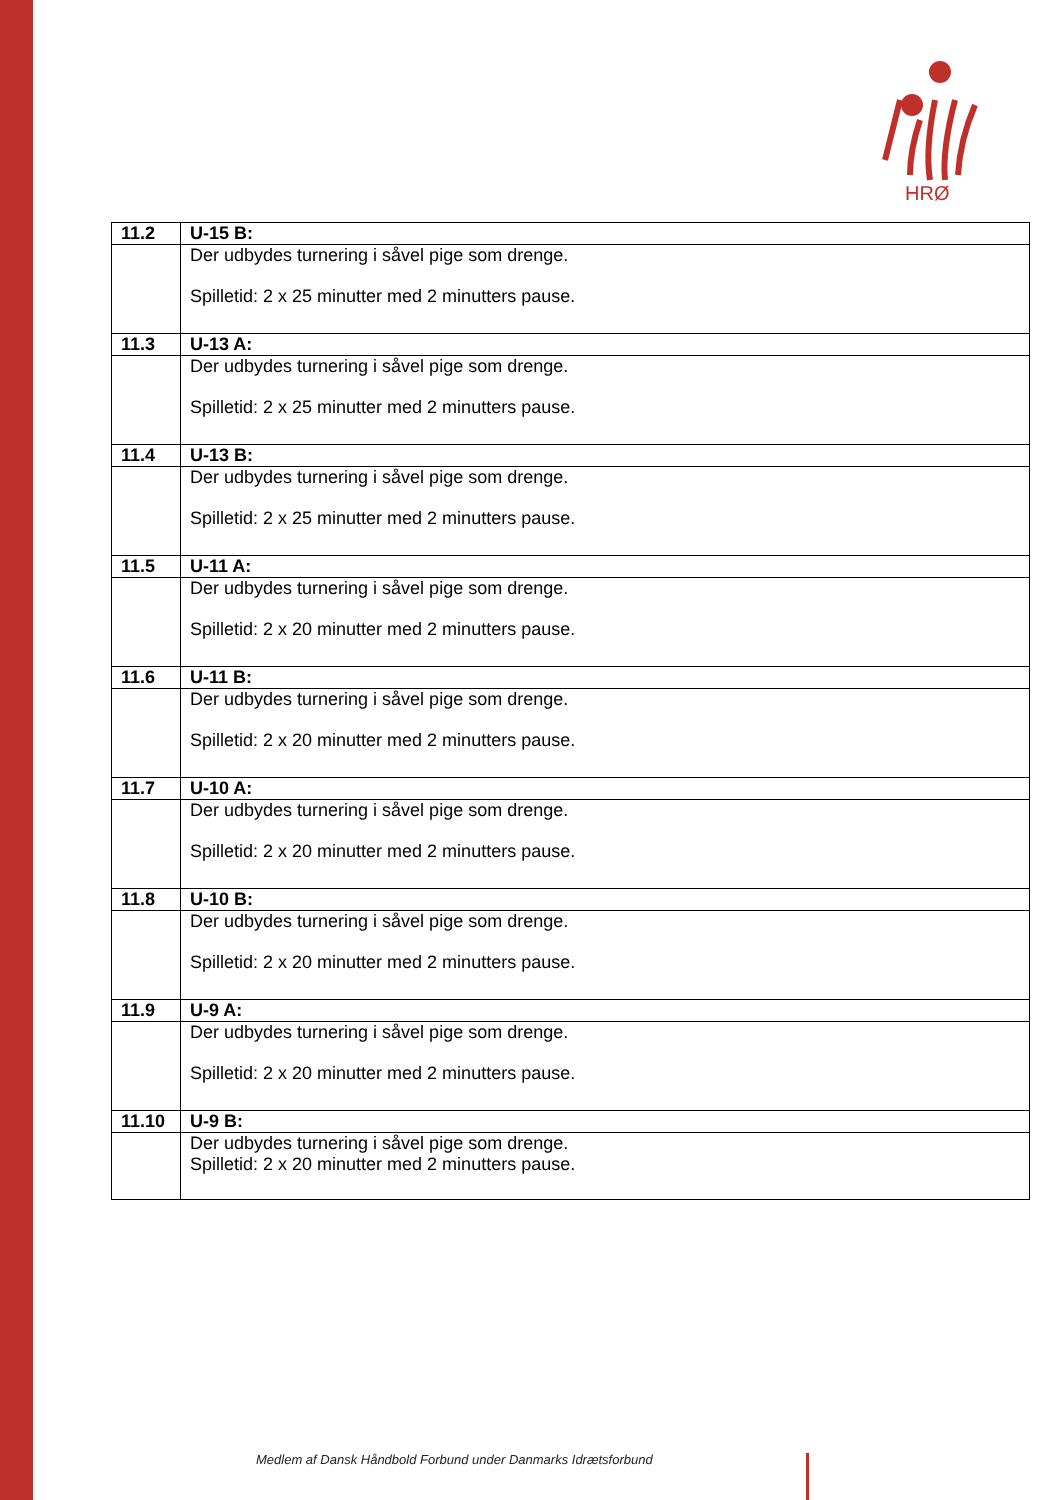HRØ
| 11.2 | U-15 B: |
| | Der udbydes turnering i såvel pige som drenge. Spilletid: 2 x 25 minutter med 2 minutters pause. |
| 11.3 | U-13 A: |
| | Der udbydes turnering i såvel pige som drenge. Spilletid: 2 x 25 minutter med 2 minutters pause. |
| 11.4 | U-13 B: |
| | Der udbydes turnering i såvel pige som drenge. Spilletid: 2 x 25 minutter med 2 minutters pause. |
| 11.5 | U-11 A: |
| | Der udbydes turnering i såvel pige som drenge. Spilletid: 2 x 20 minutter med 2 minutters pause. |
| 11.6 | U-11 B: |
| | Der udbydes turnering i såvel pige som drenge. Spilletid: 2 x 20 minutter med 2 minutters pause. |
| 11.7 | U-10 A: |
| | Der udbydes turnering i såvel pige som drenge. Spilletid: 2 x 20 minutter med 2 minutters pause. |
| 11.8 | U-10 B: |
| | Der udbydes turnering i såvel pige som drenge. Spilletid: 2 x 20 minutter med 2 minutters pause. |
| 11.9 | U-9 A: |
| | Der udbydes turnering i såvel pige som drenge. Spilletid: 2 x 20 minutter med 2 minutters pause. |
| 11.10 | U-9 B: |
| | Der udbydes turnering i såvel pige som drenge. Spilletid: 2 x 20 minutter med 2 minutters pause. |
Medlem af Dansk Håndbold Forbund under Danmarks Idrætsforbund